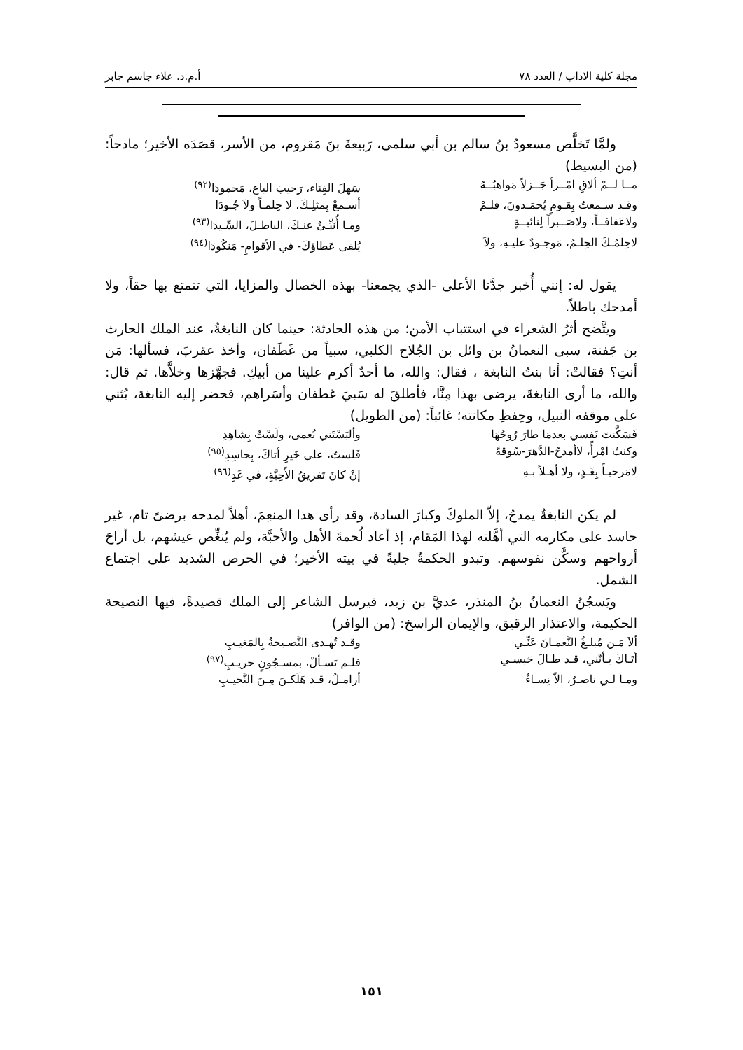مجلة كلية الاداب / العدد ٧٨ أ.م.د. علاء جاسم جابر
ولمَّا تَخلَّص مسعودُ بنُ سالم بن أبي سلمى، رَبيعةَ بنَ مَقروم، من الأسر، قصَدَه الأخير؛ مادحاً: (من البسيط)
مــا لــمْ ألاقِ امْــرأ جَــزلاً مَواهبُــهُ سَهلَ الفِنَاء، رَحيبَ الباع، مَحمودَا<sup>(٩٢)</sup>
وقـد سـمعتُ بِقـومٍ يُحمَـدونَ، فلـمْ أسـمعْ بِمثلِـكَ، لا حِلمـاً ولاَ جُـودَا
ولاعَفافــاً، ولاصَــبراً لِنائبــةٍ ومـا أُنَبِّـئُ عنـكَ، الباطـلَ، السِّـيدَا<sup>(٩٣)</sup>
لاحِلمُـكَ الحِلـمُ، مَوجـودٌ عليـهِ، ولاَ يُلفى عَطاؤكَ- في الأقوامِ- مَنكُودَا<sup>(٩٤)</sup>
يقول له: إنني أُخبر جدَّنا الأعلى -الذي يجمعنا- بهذه الخصال والمزايا، التي تتمتع بها حقاً، ولا أمدحك باطلاً.
ويتَّضح أثرُ الشعراء في استتباب الأمن؛ من هذه الحادثة: حينما كان النابغةُ، عند الملك الحارث بن جَفنة، سبى النعمانُ بن وائل بن الجُلاح الكلبي، سبياً من غَطَفان، وأخذ عقربَ، فسألها: مَن أنتِ؟ فقالتْ: أنا بنتُ النابغة ، فقال: والله، ما أحدٌ أكرم علينا من أبيكِ. فجهَّزها وخلاَّها. ثم قال: والله، ما أرى النابغةَ، يرضى بهذا مِنَّا، فأطلقَ له سَبيَ غطفان وأسَراهم، فحضر إليه النابغة، يُثني على موقفه النبيل، وحِفظِ مكانته؛ غائباً: (من الطويل)
فَسَكَّنتَ نَفسي بعدمَا طارَ رُوحُهَا وألبَسْتَني نُعمى، ولَسْتُ بِشاهِدِ
وكنتُ امْرأً، لاأمدحُ-الدَّهرَ-سُوقةً فَلستُ، على خَيرِ أتاكَ، بِحاسِدِ<sup>(٩٥)</sup>
لامَرحبـاً بِغَـدٍ، ولا أهـلاً بـهِ إنْ كانَ تَفريقُ الأَحِبَّةِ، في غَدِ<sup>(٩٦)</sup>
لم يكن النابغةُ يمدحُ، إلاّ الملوكَ وكبارَ السادة، وقد رأى هذا المنعِمَ، أهلاً لمدحه برضىً تام، غير حاسد على مكارمه التي أهَّلته لهذا المَقام، إذ أعاد لُحمةَ الأهل والأحبَّة، ولم يُنغِّص عيشهم، بل أراحَ أرواحهم وسكَّن نفوسهم. وتبدو الحكمةُ جليةً في بيته الأخير؛ في الحرص الشديد على اجتماع الشمل.
ويَسجُنُ النعمانُ بنُ المنذر، عديَّ بن زيد، فيرسل الشاعر إلى الملك قصيدةً، فيها النصيحة الحكيمة، والاعتذار الرقيق، والإيمان الراسخ: (من الوافر)
ألاَ مَـن مُبلـغُ النَّعمـانَ عَنِّـي وقـد تُهـدى النَّصـيحةُ بِالمَغيـبِ
أتَـاكَ بـأنّني، قـد طـالَ حَبسـي فلـم تَسـألْ، بمسـجُونٍ حريـبِ<sup>(٩٧)</sup>
ومـا لـي ناصـرٌ، الاّ نِسـاءٌ أرامـلُ، قـد هَلَكـنَ مِـنَ النَّحيـبِ
١٥١